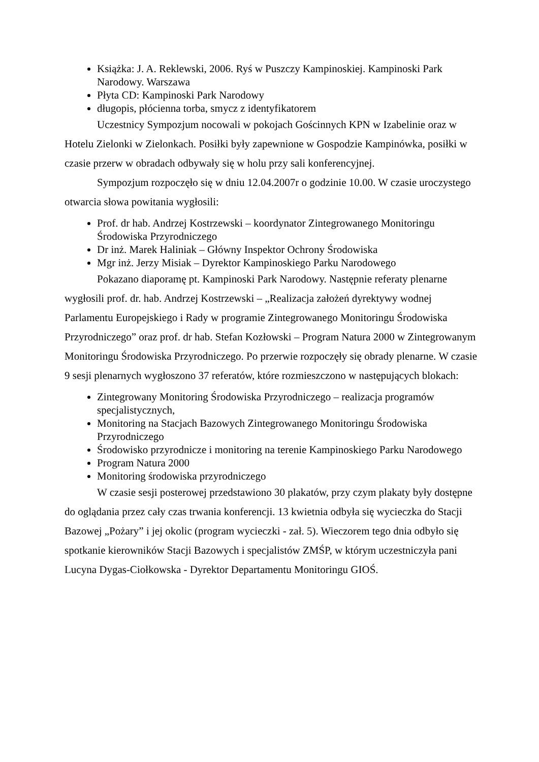Książka: J. A. Reklewski, 2006. Ryś w Puszczy Kampinoskiej. Kampinoski Park Narodowy. Warszawa
Płyta CD: Kampinoski Park Narodowy
długopis, płócienna torba, smycz z identyfikatorem
Uczestnicy Sympozjum nocowali w pokojach Gościnnych KPN w Izabelinie oraz w Hotelu Zielonki w Zielonkach. Posiłki były zapewnione w Gospodzie Kampinówka, posiłki w czasie przerw w obradach odbywały się w holu przy sali konferencyjnej.
Sympozjum rozpoczęło się w dniu 12.04.2007r o godzinie 10.00. W czasie uroczystego otwarcia słowa powitania wygłosili:
Prof. dr hab. Andrzej Kostrzewski – koordynator Zintegrowanego Monitoringu Środowiska Przyrodniczego
Dr inż. Marek Haliniak – Główny Inspektor Ochrony Środowiska
Mgr inż. Jerzy Misiak – Dyrektor Kampinoskiego Parku Narodowego
Pokazano diaporamę pt. Kampinoski Park Narodowy. Następnie referaty plenarne wygłosili prof. dr. hab. Andrzej Kostrzewski – „Realizacja założeń dyrektywy wodnej Parlamentu Europejskiego i Rady w programie Zintegrowanego Monitoringu Środowiska Przyrodniczego” oraz prof. dr hab. Stefan Kozłowski – Program Natura 2000 w Zintegrowanym Monitoringu Środowiska Przyrodniczego. Po przerwie rozpoczęły się obrady plenarne. W czasie 9 sesji plenarnych wygłoszono 37 referatów, które rozmieszczono w następujących blokach:
Zintegrowany Monitoring Środowiska Przyrodniczego – realizacja programów specjalistycznych,
Monitoring na Stacjach Bazowych Zintegrowanego Monitoringu Środowiska Przyrodniczego
Środowisko przyrodnicze i monitoring na terenie Kampinoskiego Parku Narodowego
Program Natura 2000
Monitoring środowiska przyrodniczego
W czasie sesji posterowej przedstawiono 30 plakatów, przy czym plakaty były dostępne do oglądania przez cały czas trwania konferencji. 13 kwietnia odbyła się wycieczka do Stacji Bazowej „Pożary” i jej okolic (program wycieczki - zał. 5). Wieczorem tego dnia odbyło się spotkanie kierowników Stacji Bazowych i specjalistów ZMŚP, w którym uczestniczyła pani Lucyna Dygas-Ciołkowska - Dyrektor Departamentu Monitoringu GIOŚ.